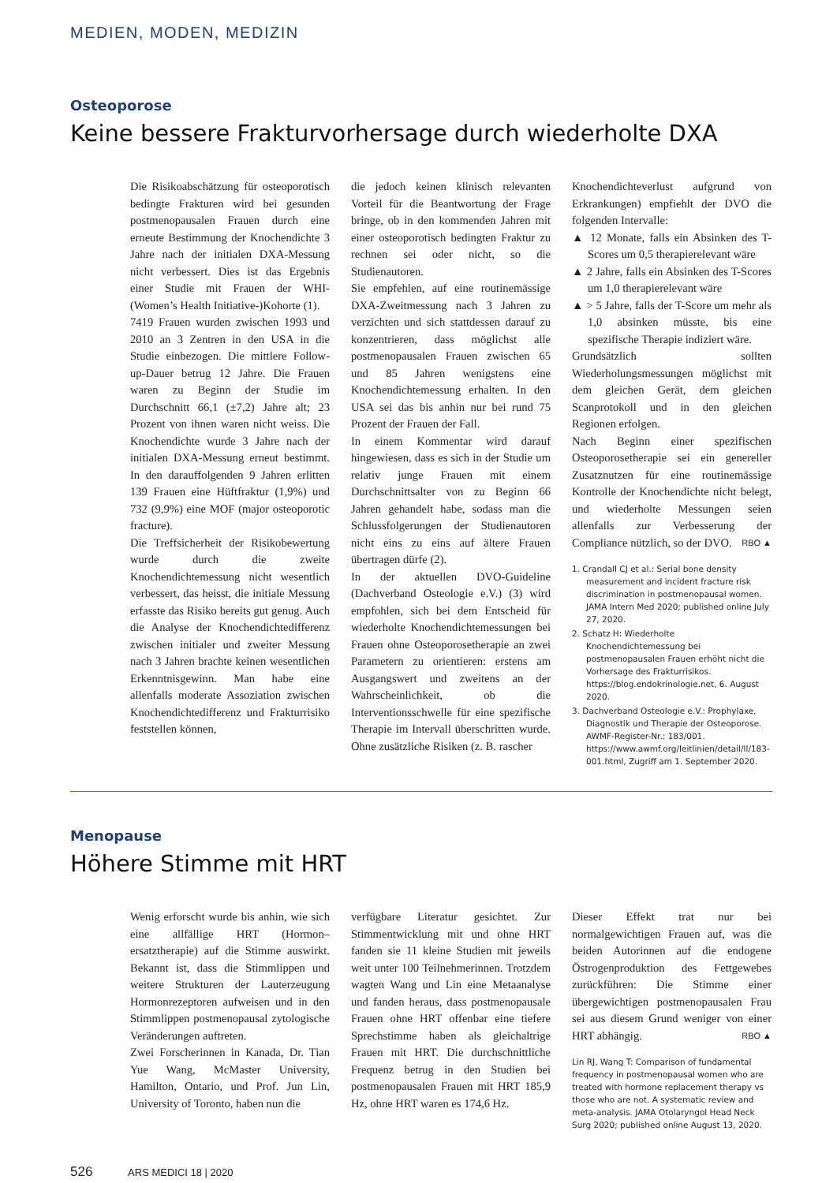MEDIEN, MODEN, MEDIZIN
Osteoporose
Keine bessere Frakturvorhersage durch wiederholte DXA
Die Risikoabschätzung für osteoporotisch bedingte Frakturen wird bei gesunden postmenopausalen Frauen durch eine erneute Bestimmung der Knochendichte 3 Jahre nach der initialen DXA-Messung nicht verbessert. Dies ist das Ergebnis einer Studie mit Frauen der WHI-(Women’s Health Initiative-)Kohorte (1).
7419 Frauen wurden zwischen 1993 und 2010 an 3 Zentren in den USA in die Studie einbezogen. Die mittlere Follow-up-Dauer betrug 12 Jahre. Die Frauen waren zu Beginn der Studie im Durchschnitt 66,1 (±7,2) Jahre alt; 23 Prozent von ihnen waren nicht weiss. Die Knochendichte wurde 3 Jahre nach der initialen DXA-Messung erneut bestimmt. In den darauffolgenden 9 Jahren erlitten 139 Frauen eine Hüftfraktur (1,9%) und 732 (9,9%) eine MOF (major osteoporotic fracture).
Die Treffsicherheit der Risikobewertung wurde durch die zweite Knochendichtemessung nicht wesentlich verbessert, das heisst, die initiale Messung erfasste das Risiko bereits gut genug. Auch die Analyse der Knochendichtedifferenz zwischen initialer und zweiter Messung nach 3 Jahren brachte keinen wesentlichen Erkenntnisgewinn. Man habe eine allenfalls moderate Assoziation zwischen Knochendichtedifferenz und Frakturrisiko feststellen können,
die jedoch keinen klinisch relevanten Vorteil für die Beantwortung der Frage bringe, ob in den kommenden Jahren mit einer osteoporotisch bedingten Fraktur zu rechnen sei oder nicht, so die Studienautoren.
Sie empfehlen, auf eine routinemässige DXA-Zweitmessung nach 3 Jahren zu verzichten und sich stattdessen darauf zu konzentrieren, dass möglichst alle postmenopausalen Frauen zwischen 65 und 85 Jahren wenigstens eine Knochendichtemessung erhalten. In den USA sei das bis anhin nur bei rund 75 Prozent der Frauen der Fall.
In einem Kommentar wird darauf hingewiesen, dass es sich in der Studie um relativ junge Frauen mit einem Durchschnittsalter von zu Beginn 66 Jahren gehandelt habe, sodass man die Schlussfolgerungen der Studienautoren nicht eins zu eins auf ältere Frauen übertragen dürfe (2).
In der aktuellen DVO-Guideline (Dachverband Osteologie e.V.) (3) wird empfohlen, sich bei dem Entscheid für wiederholte Knochendichtemessungen bei Frauen ohne Osteoporosetherapie an zwei Parametern zu orientieren: erstens am Ausgangswert und zweitens an der Wahrscheinlichkeit, ob die Interventionsschwelle für eine spezifische Therapie im Intervall überschritten wurde. Ohne zusätzliche Risiken (z. B. rascher
Knochendichteverlust aufgrund von Erkrankungen) empfiehlt der DVO die folgenden Intervalle:
▲ 12 Monate, falls ein Absinken des T-Scores um 0,5 therapierelevant wäre
▲ 2 Jahre, falls ein Absinken des T-Scores um 1,0 therapierelevant wäre
▲ > 5 Jahre, falls der T-Score um mehr als 1,0 absinken müsste, bis eine spezifische Therapie indiziert wäre.
Grundsätzlich sollten Wiederholungsmessungen möglichst mit dem gleichen Gerät, dem gleichen Scanprotokoll und in den gleichen Regionen erfolgen.
Nach Beginn einer spezifischen Osteoporosetherapie sei ein genereller Zusatznutzen für eine routinemässige Kontrolle der Knochendichte nicht belegt, und wiederholte Messungen seien allenfalls zur Verbesserung der Compliance nützlich, so der DVO. RBO ▲
1. Crandall CJ et al.: Serial bone density measurement and incident fracture risk discrimination in postmenopausal women. JAMA Intern Med 2020; published online July 27, 2020.
2. Schatz H: Wiederholte Knochendichtemessung bei postmenopausalen Frauen erhöht nicht die Vorhersage des Frakturrisikos. https://blog.endokrinologie.net, 6. August 2020.
3. Dachverband Osteologie e.V.: Prophylaxe, Diagnostik und Therapie der Osteoporose. AWMF-Register-Nr.: 183/001. https://www.awmf.org/leitlinien/detail/ll/183-001.html, Zugriff am 1. September 2020.
Menopause
Höhere Stimme mit HRT
Wenig erforscht wurde bis anhin, wie sich eine allfällige HRT (Hormon–ersatztherapie) auf die Stimme auswirkt. Bekannt ist, dass die Stimmlippen und weitere Strukturen der Lauterzeugung Hormonrezeptoren aufweisen und in den Stimmlippen postmenopausal zytologische Veränderungen auftreten.
Zwei Forscherinnen in Kanada, Dr. Tian Yue Wang, McMaster University, Hamilton, Ontario, und Prof. Jun Lin, University of Toronto, haben nun die
verfügbare Literatur gesichtet. Zur Stimmentwicklung mit und ohne HRT fanden sie 11 kleine Studien mit jeweils weit unter 100 Teilnehmerinnen. Trotzdem wagten Wang und Lin eine Metaanalyse und fanden heraus, dass postmenopausale Frauen ohne HRT offenbar eine tiefere Sprechstimme haben als gleichaltrige Frauen mit HRT. Die durchschnittliche Frequenz betrug in den Studien bei postmenopausalen Frauen mit HRT 185,9 Hz, ohne HRT waren es 174,6 Hz.
Dieser Effekt trat nur bei normalgewichtigen Frauen auf, was die beiden Autorinnen auf die endogene Östrogenproduktion des Fettgewebes zurückführen: Die Stimme einer übergewichtigen postmenopausalen Frau sei aus diesem Grund weniger von einer HRT abhängig. RBO ▲
Lin RJ, Wang T: Comparison of fundamental frequency in postmenopausal women who are treated with hormone replacement therapy vs those who are not. A systematic review and meta-analysis. JAMA Otolaryngol Head Neck Surg 2020; published online August 13, 2020.
526 ARS MEDICI 18 | 2020